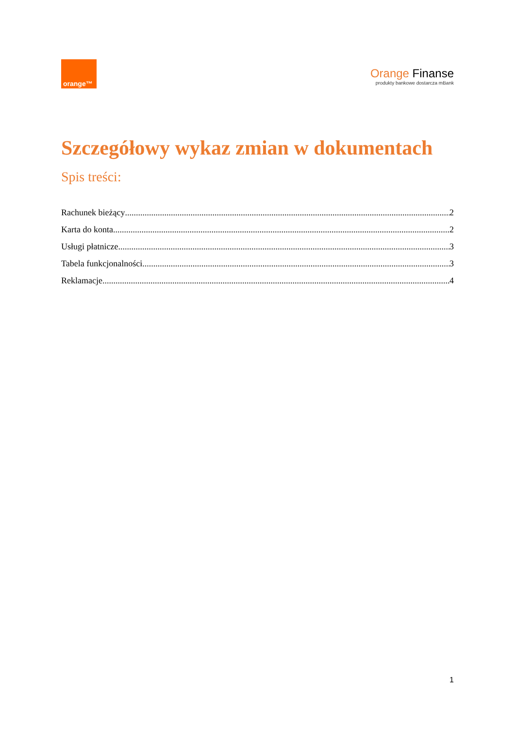orange™
Orange Finanse
produkty bankowe dostarcza mBank
Szczegółowy wykaz zmian w dokumentach
Spis treści:
Rachunek bieżący 2
Karta do konta 2
Usługi płatnicze 3
Tabela funkcjonalności 3
Reklamacje 4
1